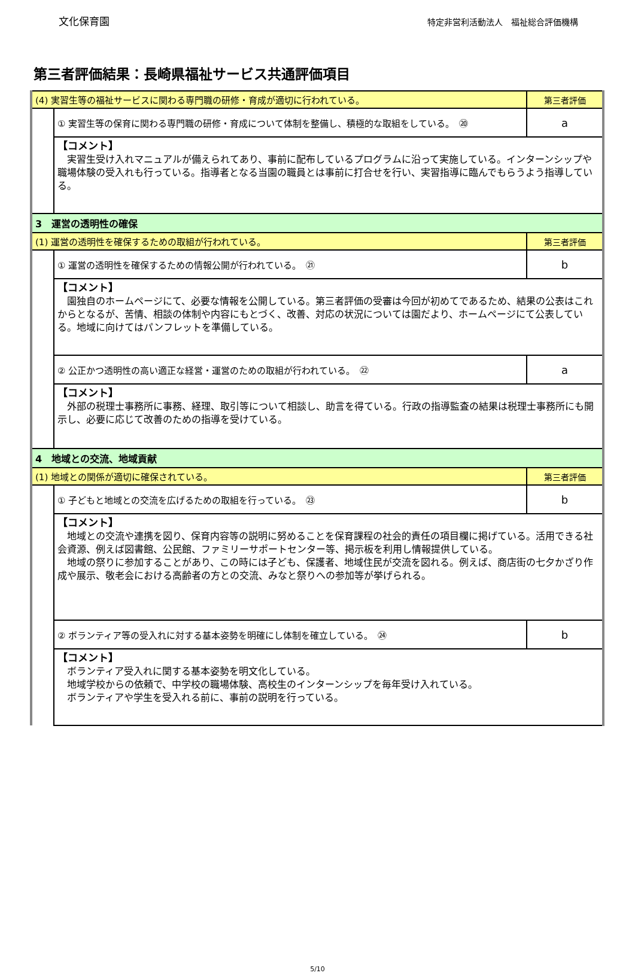文化保育園
特定非営利活動法人　福祉総合評価機構
第三者評価結果：長崎県福祉サービス共通評価項目
| (4) 実習生等の福祉サービスに関わる専門職の研修・育成が適切に行われている。 | | 第三者評価 |
| | ① 実習生等の保育に関わる専門職の研修・育成について体制を整備し、積極的な取組をしている。 ⑳ | a |
| | 【コメント】 実習生受け入れマニュアルが備えられてあり、事前に配布しているプログラムに沿って実施している。インターンシップや職場体験の受入れも行っている。指導者となる当園の職員とは事前に打合せを行い、実習指導に臨んでもらうよう指導している。 | |
| 3 運営の透明性の確保 | | |
| (1) 運営の透明性を確保するための取組が行われている。 | | 第三者評価 |
| | ① 運営の透明性を確保するための情報公開が行われている。 ㉑ | b |
| | 【コメント】 園独自のホームページにて、必要な情報を公開している。第三者評価の受審は今回が初めてであるため、結果の公表はこれからとなるが、苦情、相談の体制や内容にもとづく、改善、対応の状況については園だより、ホームページにて公表している。地域に向けてはパンフレットを準備している。 | |
| | ② 公正かつ透明性の高い適正な経営・運営のための取組が行われている。 ㉒ | a |
| | 【コメント】 外部の税理士事務所に事務、経理、取引等について相談し、助言を得ている。行政の指導監査の結果は税理士事務所にも開示し、必要に応じて改善のための指導を受けている。 | |
| 4 地域との交流、地域貢献 | | |
| (1) 地域との関係が適切に確保されている。 | | 第三者評価 |
| | ① 子どもと地域との交流を広げるための取組を行っている。 ㉓ | b |
| | 【コメント】 地域との交流や連携を図り、保育内容等の説明に努めることを保育課程の社会的責任の項目欄に掲げている。活用できる社会資源、例えば図書館、公民館、ファミリーサポートセンター等、掲示板を利用し情報提供している。 地域の祭りに参加することがあり、この時には子ども、保護者、地域住民が交流を図れる。例えば、商店街の七夕かざり作成や展示、敬老会における高齢者の方との交流、みなと祭りへの参加等が挙げられる。 | |
| | ② ボランティア等の受入れに対する基本姿勢を明確にし体制を確立している。 ㉔ | b |
| | 【コメント】 ボランティア受入れに関する基本姿勢を明文化している。 地域学校からの依頼で、中学校の職場体験、高校生のインターンシップを毎年受け入れている。 ボランティアや学生を受入れる前に、事前の説明を行っている。 | |
5/10